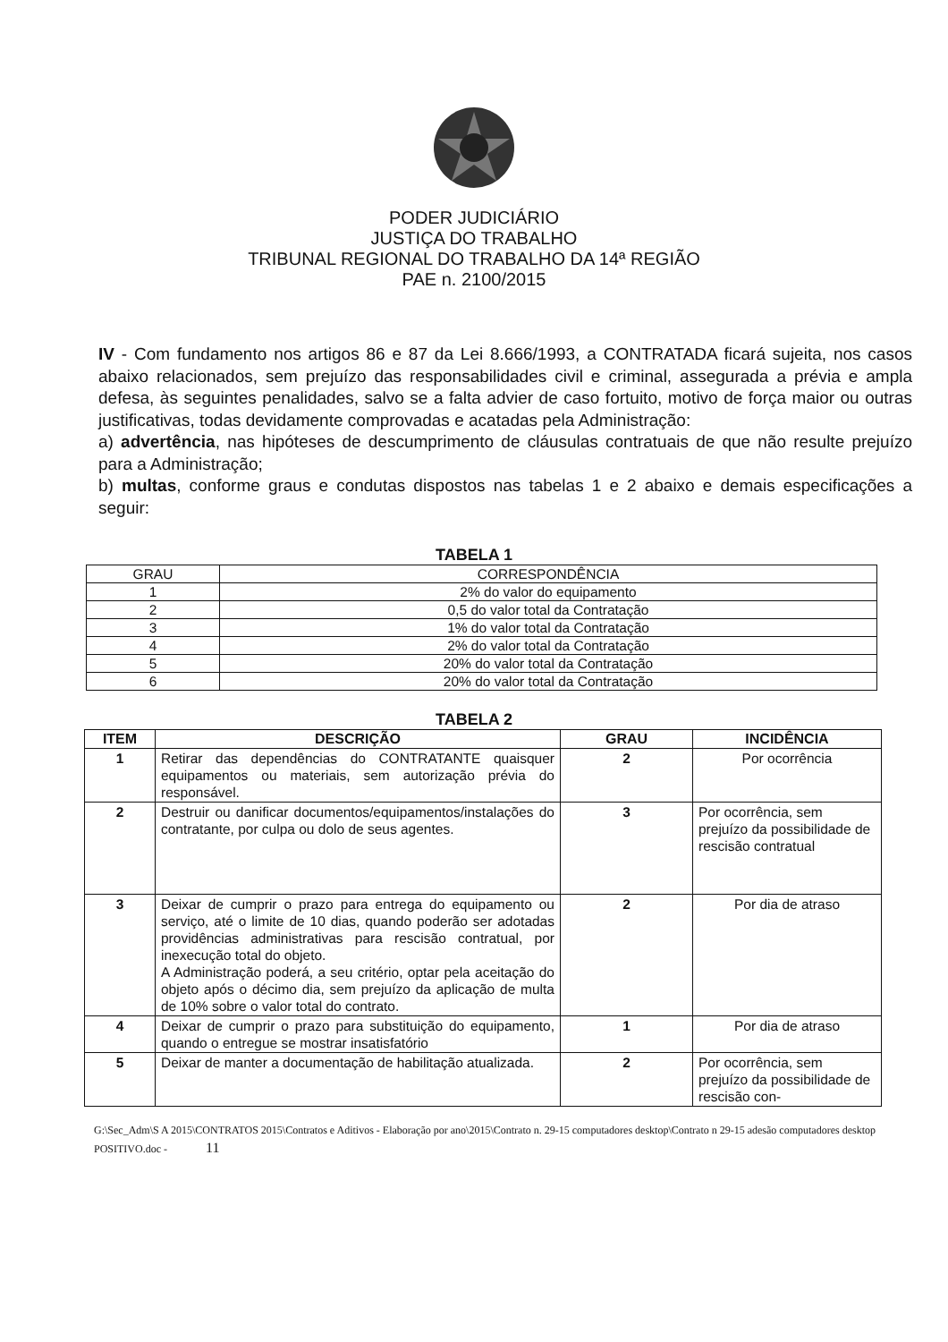PODER JUDICIÁRIO
JUSTIÇA DO TRABALHO
TRIBUNAL REGIONAL DO TRABALHO DA 14ª REGIÃO
PAE n. 2100/2015
IV - Com fundamento nos artigos 86 e 87 da Lei 8.666/1993, a CONTRATADA ficará sujeita, nos casos abaixo relacionados, sem prejuízo das responsabilidades civil e criminal, assegurada a prévia e ampla defesa, às seguintes penalidades, salvo se a falta advier de caso fortuito, motivo de força maior ou outras justificativas, todas devidamente comprovadas e acatadas pela Administração:
a) advertência, nas hipóteses de descumprimento de cláusulas contratuais de que não resulte prejuízo para a Administração;
b) multas, conforme graus e condutas dispostos nas tabelas 1 e 2 abaixo e demais especificações a seguir:
TABELA 1
| GRAU | CORRESPONDÊNCIA |
| 1 | 2% do valor do equipamento |
| 2 | 0,5 do valor total da Contratação |
| 3 | 1% do valor total da Contratação |
| 4 | 2% do valor total da Contratação |
| 5 | 20% do valor total da Contratação |
| 6 | 20% do valor total da Contratação |
TABELA 2
| ITEM | DESCRIÇÃO | GRAU | INCIDÊNCIA |
| --- | --- | --- | --- |
| 1 | Retirar das dependências do CONTRATANTE quaisquer equipamentos ou materiais, sem autorização prévia do responsável. | 2 | Por ocorrência |
| 2 | Destruir ou danificar documentos/equipamentos/instalações do contratante, por culpa ou dolo de seus agentes. | 3 | Por ocorrência, sem prejuízo da possibilidade de rescisão contratual |
| 3 | Deixar de cumprir o prazo para entrega do equipamento ou serviço, até o limite de 10 dias, quando poderão ser adotadas providências administrativas para rescisão contratual, por inexecução total do objeto. A Administração poderá, a seu critério, optar pela aceitação do objeto após o décimo dia, sem prejuízo da aplicação de multa de 10% sobre o valor total do contrato. | 2 | Por dia de atraso |
| 4 | Deixar de cumprir o prazo para substituição do equipamento, quando o entregue se mostrar insatisfatório | 1 | Por dia de atraso |
| 5 | Deixar de manter a documentação de habilitação atualizada. | 2 | Por ocorrência, sem prejuízo da possibilidade de rescisão con- |
G:\Sec_Adm\S A 2015\CONTRATOS 2015\Contratos e Aditivos - Elaboração por ano\2015\Contrato n. 29-15 computadores desktop\Contrato n 29-15 adesão computadores desktop POSITIVO.doc - 11